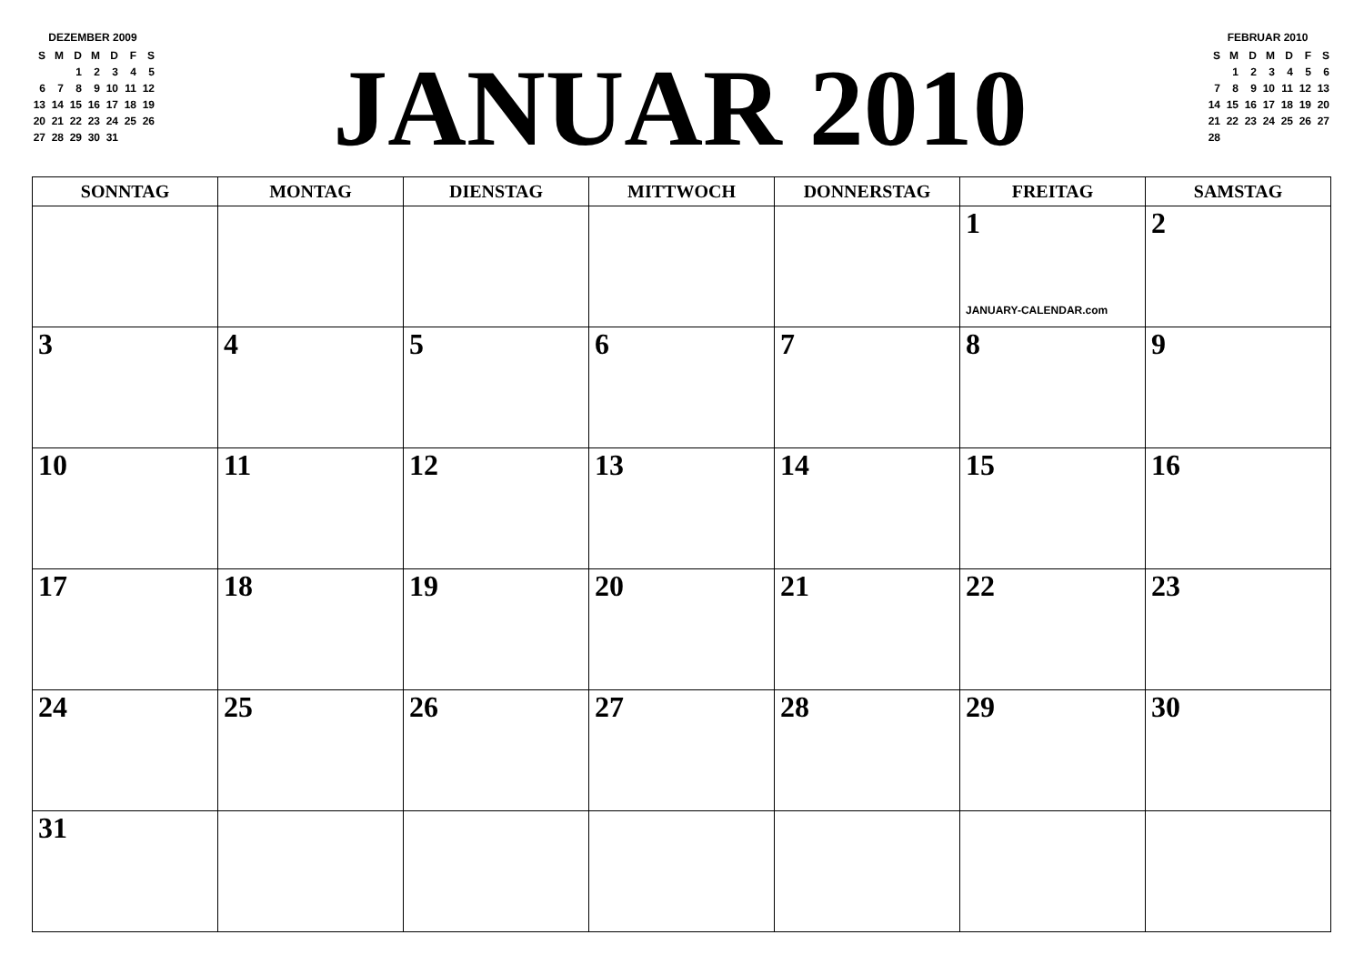DEZEMBER 2009
| S | M | D | M | D | F | S |
| --- | --- | --- | --- | --- | --- | --- |
| | | 1 | 2 | 3 | 4 | 5 |
| 6 | 7 | 8 | 9 | 10 | 11 | 12 |
| 13 | 14 | 15 | 16 | 17 | 18 | 19 |
| 20 | 21 | 22 | 23 | 24 | 25 | 26 |
| 27 | 28 | 29 | 30 | 31 | | |
JANUAR 2010
FEBRUAR 2010
| S | M | D | M | D | F | S |
| --- | --- | --- | --- | --- | --- | --- |
| | 1 | 2 | 3 | 4 | 5 | 6 |
| 7 | 8 | 9 | 10 | 11 | 12 | 13 |
| 14 | 15 | 16 | 17 | 18 | 19 | 20 |
| 21 | 22 | 23 | 24 | 25 | 26 | 27 |
| 28 | | | | | | |
| SONNTAG | MONTAG | DIENSTAG | MITTWOCH | DONNERSTAG | FREITAG | SAMSTAG |
| --- | --- | --- | --- | --- | --- | --- |
| | | | | | 1 JANUARY-CALENDAR.com | 2 |
| 3 | 4 | 5 | 6 | 7 | 8 | 9 |
| 10 | 11 | 12 | 13 | 14 | 15 | 16 |
| 17 | 18 | 19 | 20 | 21 | 22 | 23 |
| 24 | 25 | 26 | 27 | 28 | 29 | 30 |
| 31 | | | | | | |